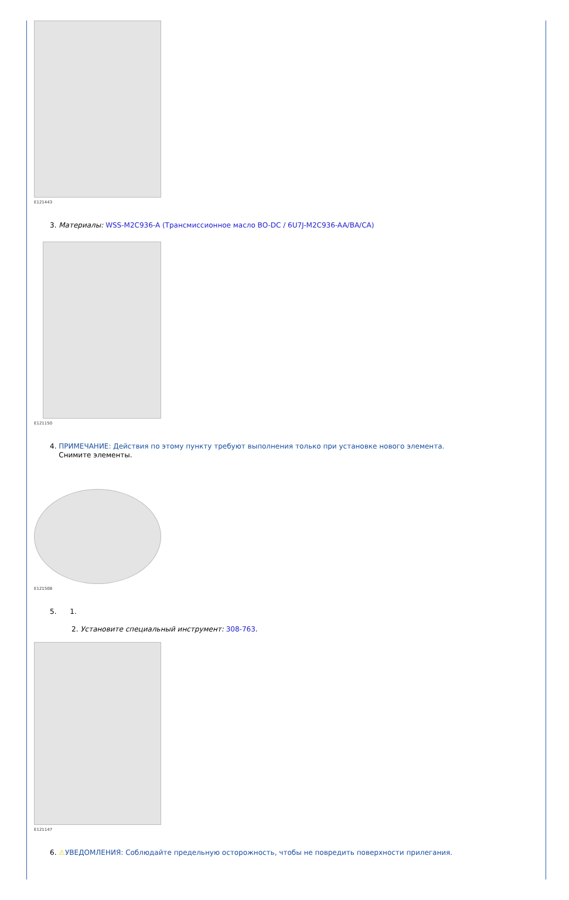E121443
3. Материалы: WSS-M2C936-A (Трансмиссионное масло BO-DC / 6U7J-M2C936-AA/BA/CA)
E121150
4. ПРИМЕЧАНИЕ: Действия по этому пункту требуют выполнения только при установке нового элемента.
Снимите элементы.
E121508
5. 1.
2. Установите специальный инструмент: 308-763.
E121147
6. ⚠УВЕДОМЛЕНИЯ: Соблюдайте предельную осторожность, чтобы не повредить поверхности прилегания.